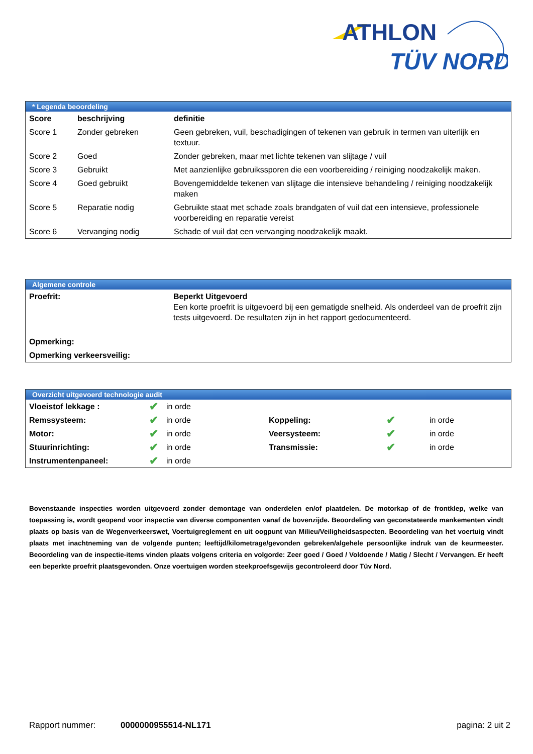ATHLON
TÜV NORD
* Legenda beoordeling
| Score | beschrijving | definitie |
| --- | --- | --- |
| Score 1 | Zonder gebreken | Geen gebreken, vuil, beschadigingen of tekenen van gebruik in termen van uiterlijk en textuur. |
| Score 2 | Goed | Zonder gebreken, maar met lichte tekenen van slijtage / vuil |
| Score 3 | Gebruikt | Met aanzienlijke gebruikssporen die een voorbereiding / reiniging noodzakelijk maken. |
| Score 4 | Goed gebruikt | Bovengemiddelde tekenen van slijtage die intensieve behandeling / reiniging noodzakelijk maken |
| Score 5 | Reparatie nodig | Gebruikte staat met schade zoals brandgaten of vuil dat een intensieve, professionele voorbereiding en reparatie vereist |
| Score 6 | Vervanging nodig | Schade of vuil dat een vervanging noodzakelijk maakt. |
Algemene controle
| Proefrit: | Beperkt Uitgevoerd Een korte proefrit is uitgevoerd bij een gematigde snelheid. Als onderdeel van de proefrit zijn tests uitgevoerd. De resultaten zijn in het rapport gedocumenteerd. |
| Opmerking: | |
| Opmerking verkeersveilig: | |
Overzicht uitgevoerd technologie audit
| Vloeistof lekkage : | ✔ | in orde | | | |
| Remssysteem: | ✔ | in orde | Koppeling: | ✔ | in orde |
| Motor: | ✔ | in orde | Veersysteem: | ✔ | in orde |
| Stuurinrichting: | ✔ | in orde | Transmissie: | ✔ | in orde |
| Instrumentenpaneel: | ✔ | in orde | | | |
Bovenstaande inspecties worden uitgevoerd zonder demontage van onderdelen en/of plaatdelen. De motorkap of de frontklep, welke van toepassing is, wordt geopend voor inspectie van diverse componenten vanaf de bovenzijde. Beoordeling van geconstateerde mankementen vindt plaats op basis van de Wegenverkeerswet, Voertuigreglement en uit oogpunt van Milieu/Veiligheidsaspecten. Beoordeling van het voertuig vindt plaats met inachtneming van de volgende punten; leeftijd/kilometrage/gevonden gebreken/algehele persoonlijke indruk van de keurmeester. Beoordeling van de inspectie-items vinden plaats volgens criteria en volgorde: Zeer goed / Goed / Voldoende / Matig / Slecht / Vervangen. Er heeft een beperkte proefrit plaatsgevonden. Onze voertuigen worden steekproefsgewijs gecontroleerd door Tüv Nord.
Rapport nummer: 0000000955514-NL171 pagina: 2 uit 2